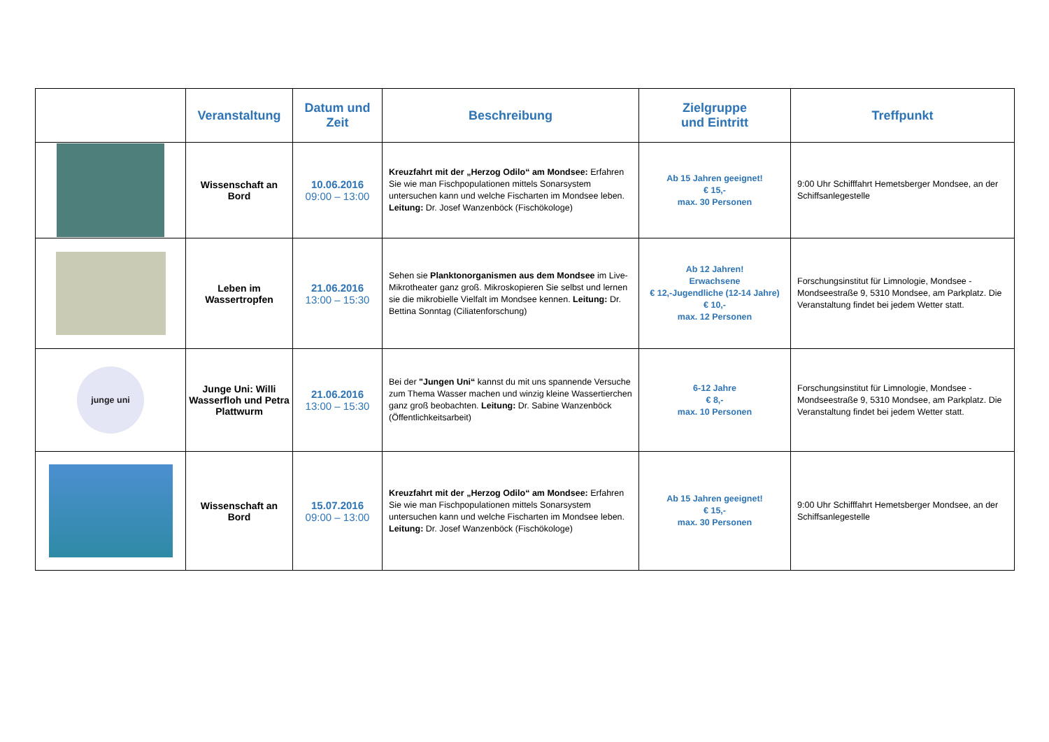| | Veranstaltung | Datum und Zeit | Beschreibung | Zielgruppe und Eintritt | Treffpunkt |
| --- | --- | --- | --- | --- | --- |
| | Wissenschaft an Bord | 10.06.2016 09:00 – 13:00 | Kreuzfahrt mit der „Herzog Odilo“ am Mondsee: Erfahren Sie wie man Fischpopulationen mittels Sonarsystem untersuchen kann und welche Fischarten im Mondsee leben. Leitung: Dr. Josef Wanzenböck (Fischökologe) | Ab 15 Jahren geeignet! € 15,- max. 30 Personen | 9:00 Uhr Schifffahrt Hemetsberger Mondsee, an der Schiffsanlegestelle |
| | Leben im Wassertropfen | 21.06.2016 13:00 – 15:30 | Sehen sie Planktonorganismen aus dem Mondsee im Live-Mikrotheater ganz groß. Mikroskopieren Sie selbst und lernen sie die mikrobielle Vielfalt im Mondsee kennen. Leitung: Dr. Bettina Sonntag (Ciliatenforschung) | Ab 12 Jahren! Erwachsene € 12,-Jugendliche (12-14 Jahre) € 10,- max. 12 Personen | Forschungsinstitut für Limnologie, Mondsee - Mondseestraße 9, 5310 Mondsee, am Parkplatz. Die Veranstaltung findet bei jedem Wetter statt. |
| junge uni | Junge Uni: Willi Wasserfloh und Petra Plattwurm | 21.06.2016 13:00 – 15:30 | Bei der "Jungen Uni“ kannst du mit uns spannende Versuche zum Thema Wasser machen und winzig kleine Wassertierchen ganz groß beobachten. Leitung: Dr. Sabine Wanzenböck (Öffentlichkeitsarbeit) | 6-12 Jahre € 8,- max. 10 Personen | Forschungsinstitut für Limnologie, Mondsee - Mondseestraße 9, 5310 Mondsee, am Parkplatz. Die Veranstaltung findet bei jedem Wetter statt. |
| | Wissenschaft an Bord | 15.07.2016 09:00 – 13:00 | Kreuzfahrt mit der „Herzog Odilo“ am Mondsee: Erfahren Sie wie man Fischpopulationen mittels Sonarsystem untersuchen kann und welche Fischarten im Mondsee leben. Leitung: Dr. Josef Wanzenböck (Fischökologe) | Ab 15 Jahren geeignet! € 15,- max. 30 Personen | 9:00 Uhr Schifffahrt Hemetsberger Mondsee, an der Schiffsanlegestelle |